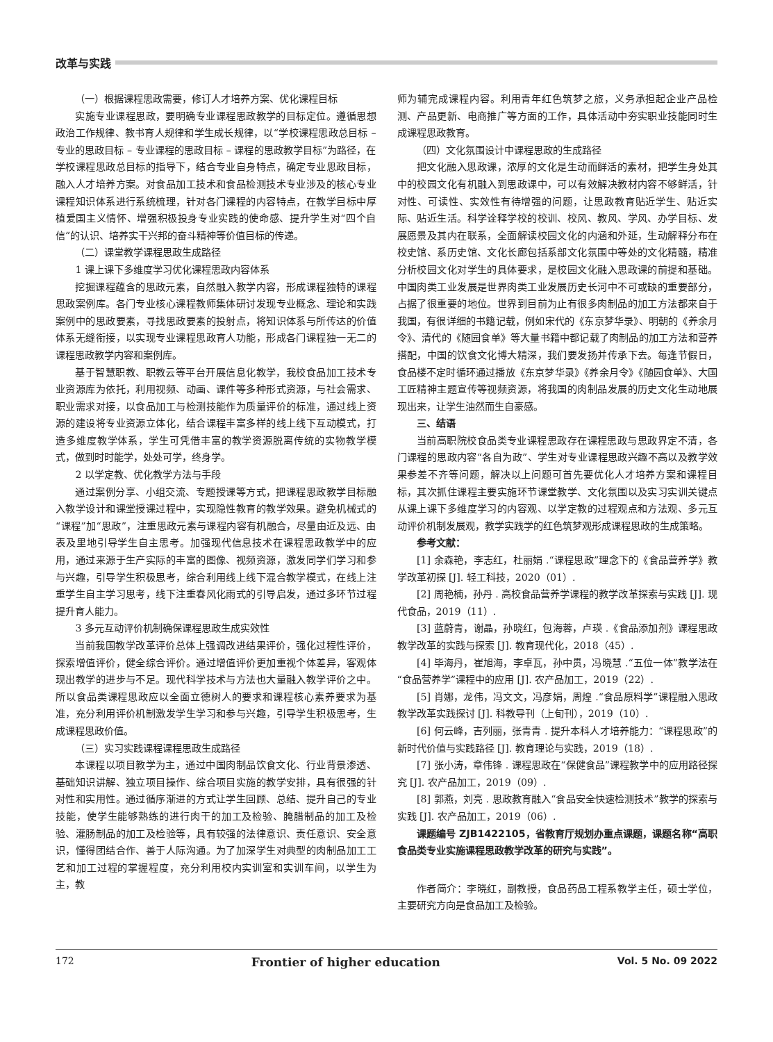改革与实践
（一）根据课程思政需要，修订人才培养方案、优化课程目标
实施专业课程思政，要明确专业课程思政教学的目标定位。遵循思想政治工作规律、教书育人规律和学生成长规律，以“学校课程思政总目标 – 专业的思政目标 – 专业课程的思政目标 – 课程的思政教学目标”为路径，在学校课程思政总目标的指导下，结合专业自身特点，确定专业思政目标，融入人才培养方案。对食品加工技术和食品检测技术专业涉及的核心专业课程知识体系进行系统梳理，针对各门课程的内容特点，在教学目标中厚植爱国主义情怀、增强积极投身专业实践的使命感、提升学生对“四个自信”的认识、培养实干兴邦的奋斗精神等价值目标的传递。
（二）课堂教学课程思政生成路径
1 课上课下多维度学习优化课程思政内容体系
挖掘课程蕴含的思政元素，自然融入教学内容，形成课程独特的课程思政案例库。各门专业核心课程教师集体研讨发现专业概念、理论和实践案例中的思政要素，寻找思政要素的投射点，将知识体系与所传达的价值体系无缝衔接，以实现专业课程思政育人功能，形成各门课程独一无二的课程思政教学内容和案例库。
基于智慧职教、职教云等平台开展信息化教学，我校食品加工技术专业资源库为依托，利用视频、动画、课件等多种形式资源，与社会需求、职业需求对接，以食品加工与检测技能作为质量评价的标准，通过线上资源的建设将专业资源立体化，结合课程丰富多样的线上线下互动模式，打造多维度教学体系，学生可凭借丰富的教学资源脱离传统的实物教学模式，做到时时能学，处处可学，终身学。
2 以学定教、优化教学方法与手段
通过案例分享、小组交流、专题授课等方式，把课程思政教学目标融入教学设计和课堂授课过程中，实现隐性教育的教学效果。避免机械式的“课程”加“思政”，注重思政元素与课程内容有机融合，尽量由近及远、由表及里地引导学生自主思考。加强现代信息技术在课程思政教学中的应用，通过来源于生产实际的丰富的图像、视频资源，激发同学们学习和参与兴趣，引导学生积极思考，综合利用线上线下混合教学模式，在线上注重学生自主学习思考，线下注重春风化雨式的引导启发，通过多环节过程提升育人能力。
3 多元互动评价机制确保课程思政生成实效性
当前我国教学改革评价总体上强调改进结果评价，强化过程性评价，探索增值评价，健全综合评价。通过增值评价更加重视个体差异，客观体现出教学的进步与不足。现代科学技术与方法也大量融入教学评价之中。所以食品类课程思政应以全面立德树人的要求和课程核心素养要求为基准，充分利用评价机制激发学生学习和参与兴趣，引导学生积极思考，生成课程思政价值。
（三）实习实践课程课程思政生成路径
本课程以项目教学为主，通过中国肉制品饮食文化、行业背景渗透、基础知识讲解、独立项目操作、综合项目实施的教学安排，具有很强的针对性和实用性。通过循序渐进的方式让学生回顾、总结、提升自己的专业技能，使学生能够熟练的进行肉干的加工及检验、腌腊制品的加工及检验、灌肠制品的加工及检验等，具有较强的法律意识、责任意识、安全意识，懂得团结合作、善于人际沟通。为了加深学生对典型的肉制品加工工艺和加工过程的掌握程度，充分利用校内实训室和实训车间，以学生为主，教
师为辅完成课程内容。利用青年红色筑梦之旅，义务承担起企业产品检测、产品更新、电商推广等方面的工作，具体活动中夯实职业技能同时生成课程思政教育。
（四）文化氛围设计中课程思政的生成路径
把文化融入思政课，浓厚的文化是生动而鲜活的素材，把学生身处其中的校园文化有机融入到思政课中，可以有效解决教材内容不够鲜活，针对性、可读性、实效性有待增强的问题，让思政教育贴近学生、贴近实际、贴近生活。科学诠释学校的校训、校风、教风、学风、办学目标、发展愿景及其内在联系，全面解读校园文化的内涵和外延，生动解释分布在校史馆、系历史馆、文化长廊包括系部文化氛围中等处的文化精髓，精准分析校园文化对学生的具体要求，是校园文化融入思政课的前提和基础。中国肉类工业发展是世界肉类工业发展历史长河中不可或缺的重要部分，占据了很重要的地位。世界到目前为止有很多肉制品的加工方法都来自于我国，有很详细的书籍记载，例如宋代的《东京梦华录》、明朝的《养余月令》、清代的《随园食单》等大量书籍中都记载了肉制品的加工方法和营养搭配，中国的饮食文化博大精深，我们要发扬并传承下去。每逢节假日，食品楼不定时循环通过播放《东京梦华录》《养余月令》《随园食单》、大国工匠精神主题宣传等视频资源，将我国的肉制品发展的历史文化生动地展现出来，让学生油然而生自豪感。
三、结语
当前高职院校食品类专业课程思政存在课程思政与思政界定不清，各门课程的思政内容“各自为政”、学生对专业课程思政兴趣不高以及教学效果参差不齐等问题，解决以上问题可首先要优化人才培养方案和课程目标，其次抓住课程主要实施环节课堂教学、文化氛围以及实习实训关键点从课上课下多维度学习的内容观、以学定教的过程观点和方法观、多元互动评价机制发展观，教学实践学的红色筑梦观形成课程思政的生成策略。
参考文献：
[1] 余森艳，李志红，杜丽娟 .“课程思政”理念下的《食品营养学》教学改革初探 [J]. 轻工科技，2020（01）.
[2] 周艳楠，孙丹 . 高校食品营养学课程的教学改革探索与实践 [J]. 现代食品，2019（11）.
[3] 蓝蔚青，谢晶，孙晓红，包海蓉，卢瑛 .《食品添加剂》课程思政教学改革的实践与探索 [J]. 教育现代化，2018（45）.
[4] 毕海丹，崔旭海，李卓瓦，孙中贯，冯晓慧 .“五位一体”教学法在“食品营养学”课程中的应用 [J]. 农产品加工，2019（22）.
[5] 肖娜，龙伟，冯文文，冯彦娟，周煌 .“食品原料学”课程融入思政教学改革实践探讨 [J]. 科教导刊（上旬刊），2019（10）.
[6] 何云峰，吉列丽，张青青 . 提升本科人才培养能力：“课程思政”的新时代价值与实践路径 [J]. 教育理论与实践，2019（18）.
[7] 张小涛，章伟锋 . 课程思政在“保健食品”课程教学中的应用路径探究 [J]. 农产品加工，2019（09）.
[8] 郭燕，刘亮 . 思政教育融入“食品安全快速检测技术”教学的探索与实践 [J]. 农产品加工，2019（06）.
课题编号 ZJB1422105，省教育厅规划办重点课题，课题名称“高职食品类专业实施课程思政教学改革的研究与实践”。
作者简介：李晓红，副教授，食品药品工程系教学主任，硕士学位，主要研究方向是食品加工及检验。
172 Frontier of higher education Vol. 5 No. 09 2022